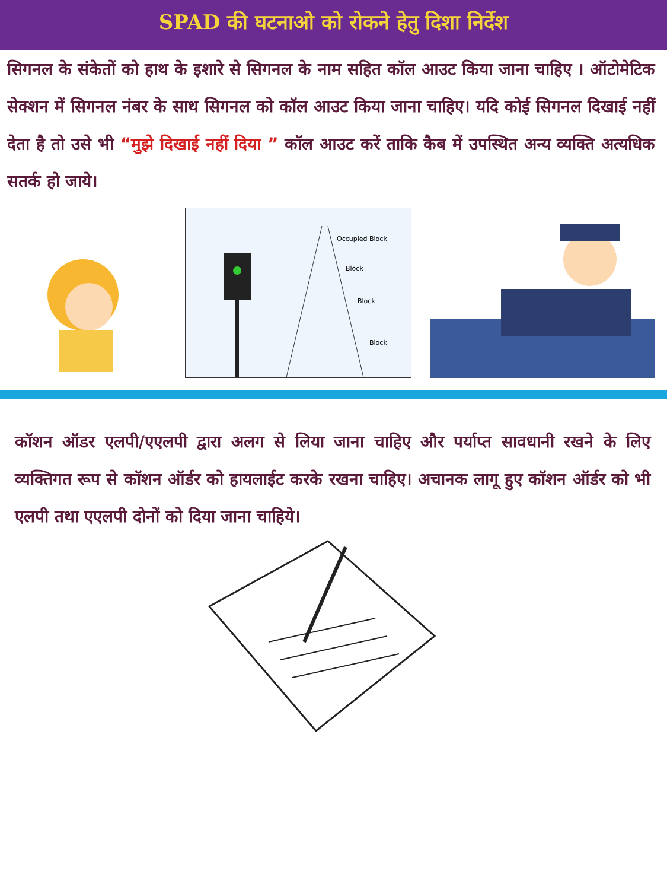SPAD की घटनाओ को रोकने हेतु दिशा निर्देश
सिगनल के संकेतों को हाथ के इशारे से सिगनल के नाम सहित कॉल आउट किया जाना चाहिए । ऑटोमेटिक सेक्शन में सिगनल नंबर के साथ सिगनल को कॉल आउट किया जाना चाहिए। यदि कोई सिगनल दिखाई नहीं देता है तो उसे भी “मुझे दिखाई नहीं दिया ” कॉल आउट करें ताकि कैब में उपस्थित अन्य व्यक्ति अत्यधिक सतर्क हो जाये।
Occupied Block
Block
Block
Block
कॉशन ऑडर एलपी/एएलपी द्वारा अलग से लिया जाना चाहिए और पर्याप्त सावधानी रखने के लिए व्यक्तिगत रूप से कॉशन ऑर्डर को हायलाईट करके रखना चाहिए। अचानक लागू हुए कॉशन ऑर्डर को भी एलपी तथा एएलपी दोनों को दिया जाना चाहिये।